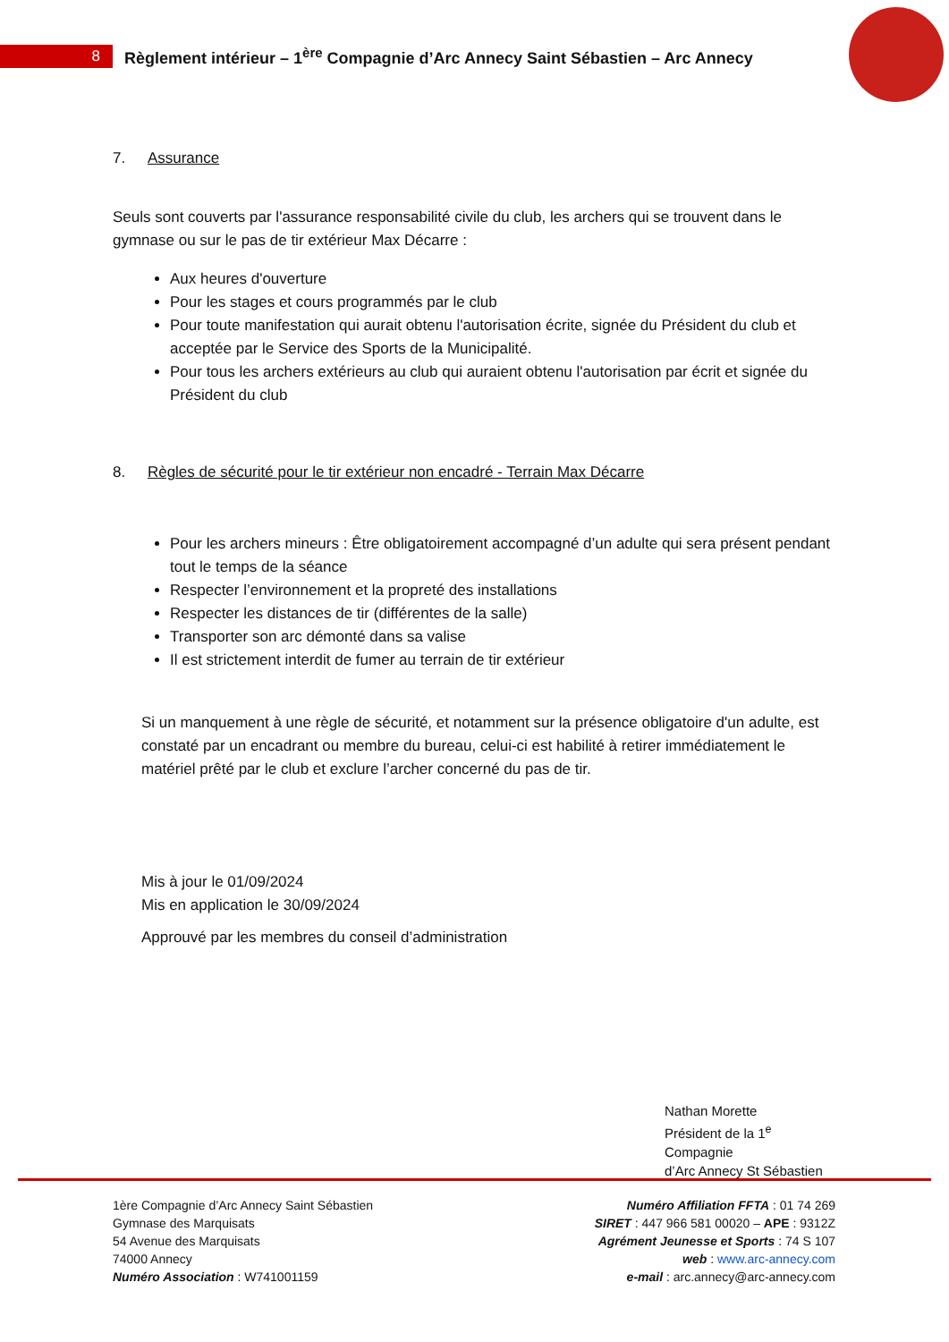8
Règlement intérieur – 1<sup>ère</sup> Compagnie d’Arc Annecy Saint Sébastien – Arc Annecy
7. Assurance
Seuls sont couverts par l'assurance responsabilité civile du club, les archers qui se trouvent dans le gymnase ou sur le pas de tir extérieur Max Décarre :
Aux heures d'ouverture
Pour les stages et cours programmés par le club
Pour toute manifestation qui aurait obtenu l'autorisation écrite, signée du Président du club et acceptée par le Service des Sports de la Municipalité.
Pour tous les archers extérieurs au club qui auraient obtenu l'autorisation par écrit et signée du Président du club
8. Règles de sécurité pour le tir extérieur non encadré - Terrain Max Décarre
Pour les archers mineurs : Être obligatoirement accompagné d’un adulte qui sera présent pendant tout le temps de la séance
Respecter l’environnement et la propreté des installations
Respecter les distances de tir (différentes de la salle)
Transporter son arc démonté dans sa valise
Il est strictement interdit de fumer au terrain de tir extérieur
Si un manquement à une règle de sécurité, et notamment sur la présence obligatoire d'un adulte, est constaté par un encadrant ou membre du bureau, celui-ci est habilité à retirer immédiatement le matériel prêté par le club et exclure l’archer concerné du pas de tir.
Mis à jour le 01/09/2024
Mis en application le 30/09/2024
Approuvé par les membres du conseil d’administration
Nathan Morette
Président de la 1<sup>e</sup> Compagnie
d’Arc Annecy St Sébastien
1ère Compagnie d’Arc Annecy Saint Sébastien
Gymnase des Marquisats
54 Avenue des Marquisats
74000 Annecy
Numéro Association : W741001159
Numéro Affiliation FFTA : 01 74 269
SIRET : 447 966 581 00020 – APE : 9312Z
Agrément Jeunesse et Sports : 74 S 107
web : www.arc-annecy.com
e-mail : arc.annecy@arc-annecy.com